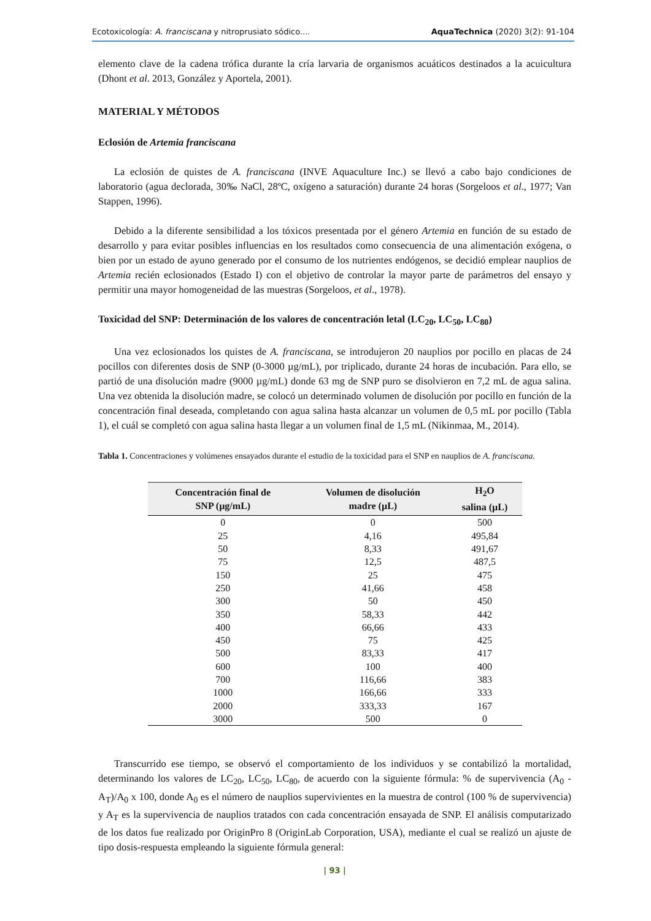Ecotoxicología: A. franciscana y nitroprusiato sódico.... AquaTechnica (2020) 3(2): 91-104
elemento clave de la cadena trófica durante la cría larvaria de organismos acuáticos destinados a la acuicultura (Dhont et al. 2013, González y Aportela, 2001).
MATERIAL Y MÉTODOS
Eclosión de Artemia franciscana
La eclosión de quistes de A. franciscana (INVE Aquaculture Inc.) se llevó a cabo bajo condiciones de laboratorio (agua declorada, 30‰ NaCl, 28ºC, oxígeno a saturación) durante 24 horas (Sorgeloos et al., 1977; Van Stappen, 1996).
Debido a la diferente sensibilidad a los tóxicos presentada por el género Artemia en función de su estado de desarrollo y para evitar posibles influencias en los resultados como consecuencia de una alimentación exógena, o bien por un estado de ayuno generado por el consumo de los nutrientes endógenos, se decidió emplear nauplios de Artemia recién eclosionados (Estado I) con el objetivo de controlar la mayor parte de parámetros del ensayo y permitir una mayor homogeneidad de las muestras (Sorgeloos, et al., 1978).
Toxicidad del SNP: Determinación de los valores de concentración letal (LC<sub>20</sub>, LC<sub>50</sub>, LC<sub>80</sub>)
Una vez eclosionados los quistes de A. franciscana, se introdujeron 20 nauplios por pocillo en placas de 24 pocillos con diferentes dosis de SNP (0-3000 µg/mL), por triplicado, durante 24 horas de incubación. Para ello, se partió de una disolución madre (9000 µg/mL) donde 63 mg de SNP puro se disolvieron en 7,2 mL de agua salina. Una vez obtenida la disolución madre, se colocó un determinado volumen de disolución por pocillo en función de la concentración final deseada, completando con agua salina hasta alcanzar un volumen de 0,5 mL por pocillo (Tabla 1), el cuál se completó con agua salina hasta llegar a un volumen final de 1,5 mL (Nikinmaa, M., 2014).
Tabla 1. Concentraciones y volúmenes ensayados durante el estudio de la toxicidad para el SNP en nauplios de A. franciscana.
| Concentración final de SNP (µg/mL) | Volumen de disolución madre (µL) | H<sub>2</sub>O salina (µL) |
| --- | --- | --- |
| 0 | 0 | 500 |
| 25 | 4,16 | 495,84 |
| 50 | 8,33 | 491,67 |
| 75 | 12,5 | 487,5 |
| 150 | 25 | 475 |
| 250 | 41,66 | 458 |
| 300 | 50 | 450 |
| 350 | 58,33 | 442 |
| 400 | 66,66 | 433 |
| 450 | 75 | 425 |
| 500 | 83,33 | 417 |
| 600 | 100 | 400 |
| 700 | 116,66 | 383 |
| 1000 | 166,66 | 333 |
| 2000 | 333,33 | 167 |
| 3000 | 500 | 0 |
Transcurrido ese tiempo, se observó el comportamiento de los individuos y se contabilizó la mortalidad, determinando los valores de LC<sub>20</sub>, LC<sub>50</sub>, LC<sub>80</sub>, de acuerdo con la siguiente fórmula: % de supervivencia (A<sub>0</sub> - A<sub>T</sub>)/A<sub>0</sub> x 100, donde A<sub>0</sub> es el número de nauplios supervivientes en la muestra de control (100 % de supervivencia) y A<sub>T</sub> es la supervivencia de nauplios tratados con cada concentración ensayada de SNP. El análisis computarizado de los datos fue realizado por OriginPro 8 (OriginLab Corporation, USA), mediante el cual se realizó un ajuste de tipo dosis-respuesta empleando la siguiente fórmula general:
| 93 |